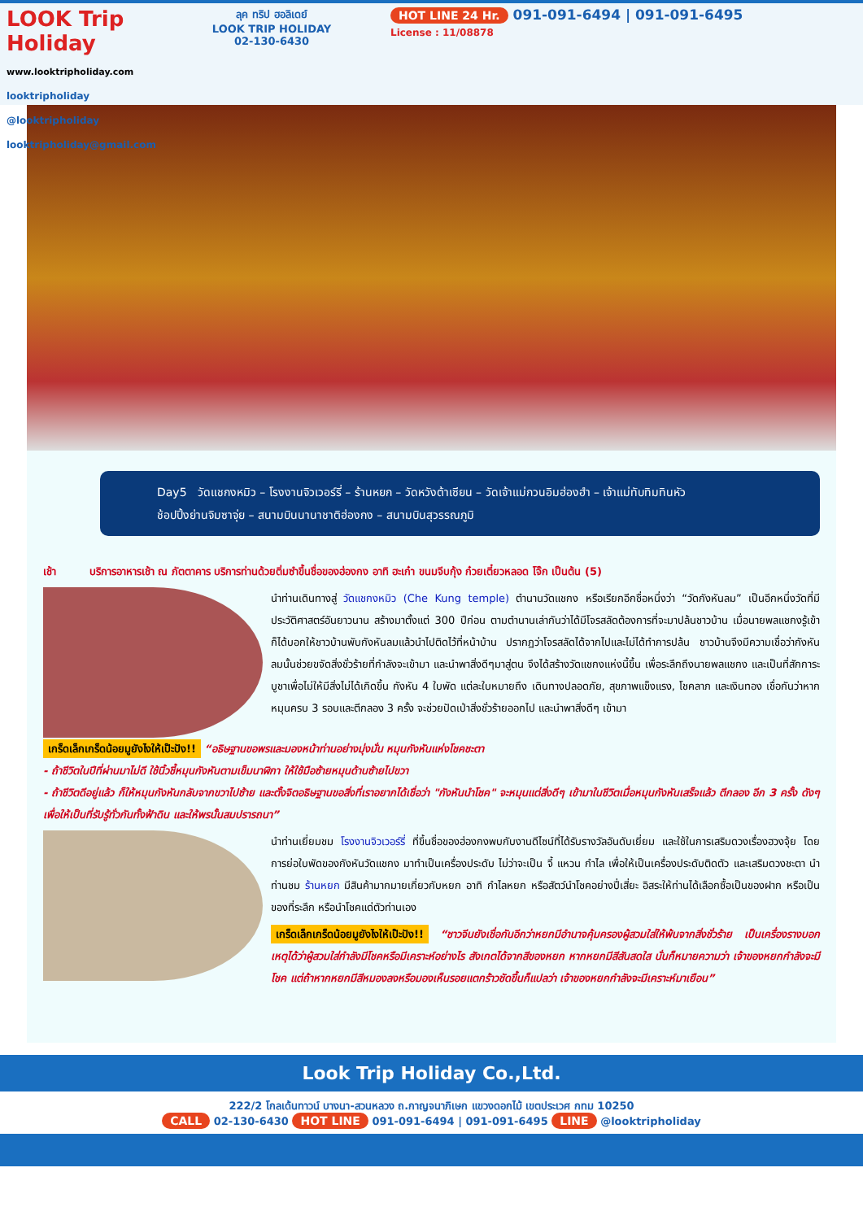LOOK Trip Holiday
www.looktripholiday.com
looktripholiday @looktripholiday looktripholiday@gmail.com
ลุค ทริป ฮอลิเดย์
LOOK TRIP HOLIDAY
02-130-6430
HOT LINE 24 Hr. 091-091-6494 | 091-091-6495
License : 11/08878
Day5 วัดแชกงหมิว – โรงงานจิวเวอร์รี่ – ร้านหยก – วัดหวังต้าเซียน – วัดเจ้าแม่กวนอิมฮ่องฮำ – เจ้าแม่ทับทิมทินหัว
ช้อปปิ้งย่านจิมซาจุ่ย – สนามบินนานาชาติฮ่องกง – สนามบินสุวรรณภูมิ
เช้า บริการอาหารเช้า ณ ภัตตาคาร บริการท่านด้วยติ่มซำขึ้นชื่อของฮ่องกง อาทิ ฮะเก๋า ขนมจีบกุ้ง ก๋วยเตี๋ยวหลอด โจ๊ก เป็นต้น (5)
นำท่านเดินทางสู่ วัดแชกงหมิว (Che Kung temple) ตำนานวัดแชกง หรือเรียกอีกชื่อหนึ่งว่า “วัดกังหันลม” เป็นอีกหนึ่งวัดที่มีประวัติศาสตร์อันยาวนาน สร้างมาตั้งแต่ 300 ปีก่อน ตามตำนานเล่ากันว่าได้มีโจรสลัดต้องการที่จะมาปล้นชาวบ้าน เมื่อนายพลแชกงรู้เข้าก็ได้บอกให้ชาวบ้านพับกังหันลมแล้วนำไปติดไว้ที่หน้าบ้าน ปรากฏว่าโจรสลัดได้จากไปและไม่ได้ทำการปล้น ชาวบ้านจึงมีความเชื่อว่ากังหันลมนั้นช่วยขจัดสิ่งชั่วร้ายที่กำลังจะเข้ามา และนำพาสิ่งดีๆมาสู่ตน จึงได้สร้างวัดแชกงแห่งนี้ขึ้น เพื่อระลึกถึงนายพลแชกง และเป็นที่สักการะบูชาเพื่อไม่ให้มีสิ่งไม่ได้เกิดขึ้น กังหัน 4 ใบพัด แต่ละใบหมายถึง เดินทางปลอดภัย, สุขภาพแข็งแรง, โชคลาภ และเงินทอง เชื่อกันว่าหากหมุนครบ 3 รอบและตีกลอง 3 ครั้ง จะช่วยปัดเป่าสิ่งชั่วร้ายออกไป และนำพาสิ่งดีๆ เข้ามา
เกร็ดเล็กเกร็ดน้อยมูยังไงให้เป๊ะปัง!! “อธิษฐานขอพรและมองหน้าท่านอย่างมุ่งมั่น หมุนกังหันแห่งโชคชะตา
- ถ้าชีวิตในปีที่ผ่านมาไม่ดี ใช้นิ้วชี้หมุนกังหันตามเข็มนาฬิกา ให้ใช้มือซ้ายหมุนด้านซ้ายไปขวา
- ถ้าชีวิตดีอยู่แล้ว ก็ให้หมุนกังหันกลับจากขวาไปซ้าย และตั้งจิตอธิษฐานขอสิ่งที่เราอยากได้เชื่อว่า "กังหันนำโชค" จะหมุนแต่สิ่งดีๆ เข้ามาในชีวิตเมื่อหมุนกังหันเสร็จแล้ว ตีกลอง อีก 3 ครั้ง ดังๆ เพื่อให้เป็นที่รับรู้ทั่วกันทั้งฟ้าดิน และให้พรนั้นสมปรารถนา”
นำท่านเยี่ยมชม โรงงานจิวเวอร์รี่ ที่ขึ้นชื่อของฮ่องกงพบกับงานดีไซน์ที่ได้รับรางวัลอันดับเยี่ยม และใช้ในการเสริมดวงเรื่องฮวงจุ้ย โดย การย่อใบพัดของกังหันวัดแชกง มาทำเป็นเครื่องประดับ ไม่ว่าจะเป็น จี้ แหวน กำไล เพื่อให้เป็นเครื่องประดับติดตัว และเสริมดวงชะตา นำท่านชม ร้านหยก มีสินค้ามากมายเกี่ยวกับหยก อาทิ กำไลหยก หรือสัตว์นำโชคอย่างปี่เสี่ยะ อิสระให้ท่านได้เลือกซื้อเป็นของฝาก หรือเป็นของที่ระลึก หรือนำโชคแด่ตัวท่านเอง
เกร็ดเล็กเกร็ดน้อยมูยังไงให้เป๊ะปัง!! “ชาวจีนยังเชื่อกันอีกว่าหยกมีอำนาจคุ้มครองผู้สวมใส่ให้พ้นจากสิ่งชั่วร้าย เป็นเครื่องรางบอกเหตุได้ว่าผู้สวมใส่กำลังมีโชคหรือมีเคราะห์อย่างไร สังเกตได้จากสีของหยก หากหยกมีสีสันสดใส นั่นก็หมายความว่า เจ้าของหยกกำลังจะมีโชค แต่ถ้าหากหยกมีสีหมองลงหรือมองเห็นรอยแตกร้าวชัดขึ้นก็แปลว่า เจ้าของหยกกำลังจะมีเคราะห์มาเยือน”
Look Trip Holiday Co.,Ltd.
222/2 โกลเด้นทาวน์ บางนา-สวนหลวง ถ.กาญจนาภิเษก แขวงดอกไม้ เขตประเวศ กทม 10250
CALL 02-130-6430 HOT LINE 091-091-6494 | 091-091-6495 LINE @looktripholiday